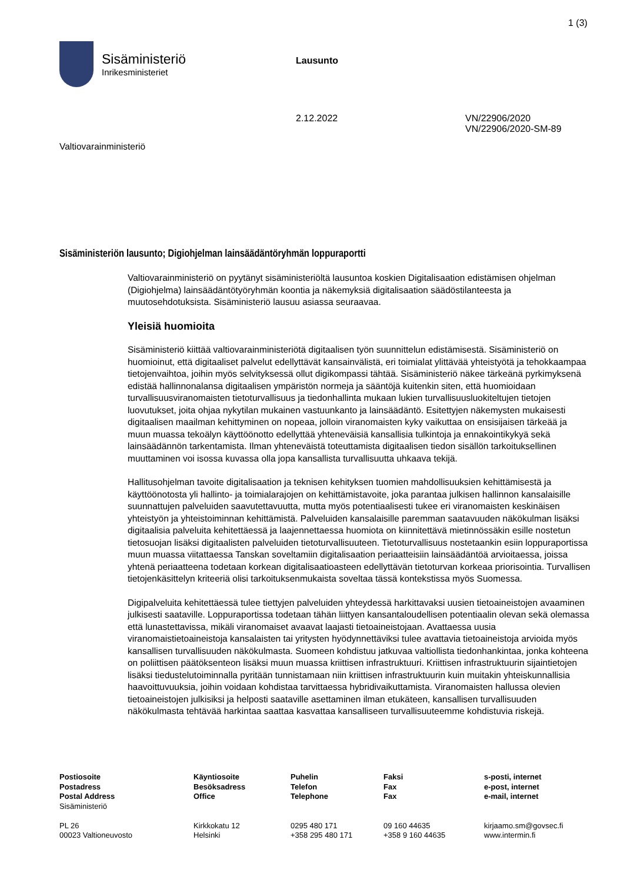1 (3)
Sisäministeriö
Inrikesministeriet
Lausunto
2.12.2022 VN/22906/2020
VN/22906/2020-SM-89
Valtiovarainministeriö
Sisäministeriön lausunto; Digiohjelman lainsäädäntöryhmän loppuraportti
Valtiovarainministeriö on pyytänyt sisäministeriöltä lausuntoa koskien Digitalisaation edistämisen ohjelman (Digiohjelma) lainsäädäntötyöryhmän koontia ja näkemyksiä digitalisaation säädöstilanteesta ja muutosehdotuksista. Sisäministeriö lausuu asiassa seuraavaa.
Yleisiä huomioita
Sisäministeriö kiittää valtiovarainministeriötä digitaalisen työn suunnittelun edistämisestä. Sisäministeriö on huomioinut, että digitaaliset palvelut edellyttävät kansainvälistä, eri toimialat ylittävää yhteistyötä ja tehokkaampaa tietojenvaihtoa, joihin myös selvityksessä ollut digikompassi tähtää. Sisäministeriö näkee tärkeänä pyrkimyksenä edistää hallinnonalansa digitaalisen ympäristön normeja ja sääntöjä kuitenkin siten, että huomioidaan turvallisuusviranomaisten tietoturvallisuus ja tiedonhallinta mukaan lukien turvallisuusluokiteltujen tietojen luovutukset, joita ohjaa nykytilan mukainen vastuunkanto ja lainsäädäntö. Esitettyjen näkemysten mukaisesti digitaalisen maailman kehittyminen on nopeaa, jolloin viranomaisten kyky vaikuttaa on ensisijaisen tärkeää ja muun muassa tekoälyn käyttöönotto edellyttää yhteneväisiä kansallisia tulkintoja ja ennakointikykyä sekä lainsäädännön tarkentamista. Ilman yhteneväistä toteuttamista digitaalisen tiedon sisällön tarkoituksellinen muuttaminen voi isossa kuvassa olla jopa kansallista turvallisuutta uhkaava tekijä.
Hallitusohjelman tavoite digitalisaation ja teknisen kehityksen tuomien mahdollisuuksien kehittämisestä ja käyttöönotosta yli hallinto- ja toimialarajojen on kehittämistavoite, joka parantaa julkisen hallinnon kansalaisille suunnattujen palveluiden saavutettavuutta, mutta myös potentiaalisesti tukee eri viranomaisten keskinäisen yhteistyön ja yhteistoiminnan kehittämistä. Palveluiden kansalaisille paremman saatavuuden näkökulman lisäksi digitaalisia palveluita kehitettäessä ja laajennettaessa huomiota on kiinnitettävä mietinnössäkin esille nostetun tietosuojan lisäksi digitaalisten palveluiden tietoturvallisuuteen. Tietoturvallisuus nostetaankin esiin loppuraportissa muun muassa viitattaessa Tanskan soveltamiin digitalisaation periaatteisiin lainsäädäntöä arvioitaessa, joissa yhtenä periaatteena todetaan korkean digitalisaatioasteen edellyttävän tietoturvan korkeaa priorisointia. Turvallisen tietojenkäsittelyn kriteeriä olisi tarkoituksenmukaista soveltaa tässä kontekstissa myös Suomessa.
Digipalveluita kehitettäessä tulee tiettyjen palveluiden yhteydessä harkittavaksi uusien tietoaineistojen avaaminen julkisesti saataville. Loppuraportissa todetaan tähän liittyen kansantaloudellisen potentiaalin olevan sekä olemassa että lunastettavissa, mikäli viranomaiset avaavat laajasti tietoaineistojaan. Avattaessa uusia viranomaistietoaineistoja kansalaisten tai yritysten hyödynnettäviksi tulee avattavia tietoaineistoja arvioida myös kansallisen turvallisuuden näkökulmasta. Suomeen kohdistuu jatkuvaa valtiollista tiedonhankintaa, jonka kohteena on poliittisen päätöksenteon lisäksi muun muassa kriittisen infrastruktuuri. Kriittisen infrastruktuurin sijaintietojen lisäksi tiedustelutoiminnalla pyritään tunnistamaan niin kriittisen infrastruktuurin kuin muitakin yhteiskunnallisia haavoittuvuuksia, joihin voidaan kohdistaa tarvittaessa hybridivaikuttamista. Viranomaisten hallussa olevien tietoaineistojen julkisiksi ja helposti saataville asettaminen ilman etukäteen, kansallisen turvallisuuden näkökulmasta tehtävää harkintaa saattaa kasvattaa kansalliseen turvallisuuteemme kohdistuvia riskejä.
| Postiosoite Postadress Postal Address Sisäministeriö PL 26 00023 Valtioneuvosto | Käyntiosoite Besöksadress Office Kirkkokatu 12 Helsinki | Puhelin Telefon Telephone 0295 480 171 +358 295 480 171 | Faksi Fax Fax 09 160 44635 +358 9 160 44635 | s-posti, internet e-post, internet e-mail, internet kirjaamo.sm@govsec.fi www.intermin.fi |